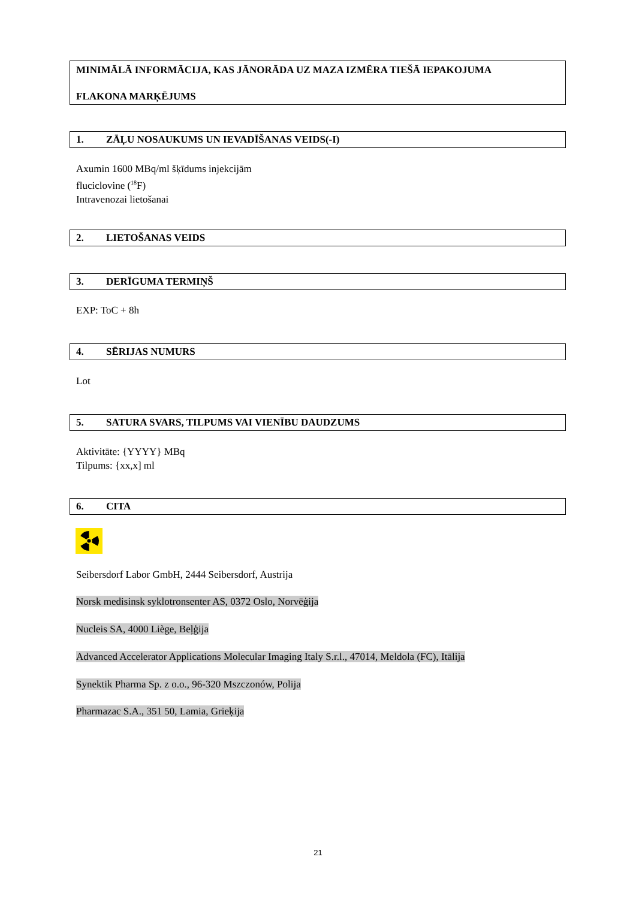MINIMĀLĀ INFORMĀCIJA, KAS JĀNORĀDA UZ MAZA IZMĒRA TIEŠĀ IEPAKOJUMA
FLAKONA MARĶĒJUMS
1. ZĀĻU NOSAUKUMS UN IEVADĪŠANAS VEIDS(-I)
Axumin 1600 MBq/ml šķīdums injekcijām
fluciclovine (<sup>18</sup>F)
Intravenozai lietošanai
2. LIETOŠANAS VEIDS
3. DERĪGUMA TERMIŅŠ
EXP: ToC + 8h
4. SĒRIJAS NUMURS
Lot
5. SATURA SVARS, TILPUMS VAI VIENĪBU DAUDZUMS
Aktivitāte: {YYYY} MBq
Tilpums: {xx,x] ml
6. CITA
Seibersdorf Labor GmbH, 2444 Seibersdorf, Austrija
Norsk medisinsk syklotronsenter AS, 0372 Oslo, Norvēģija
Nucleis SA, 4000 Liège, Beļģija
Advanced Accelerator Applications Molecular Imaging Italy S.r.l., 47014, Meldola (FC), Itālija
Synektik Pharma Sp. z o.o., 96-320 Mszczonów, Polija
Pharmazac S.A., 351 50, Lamia, Grieķija
21